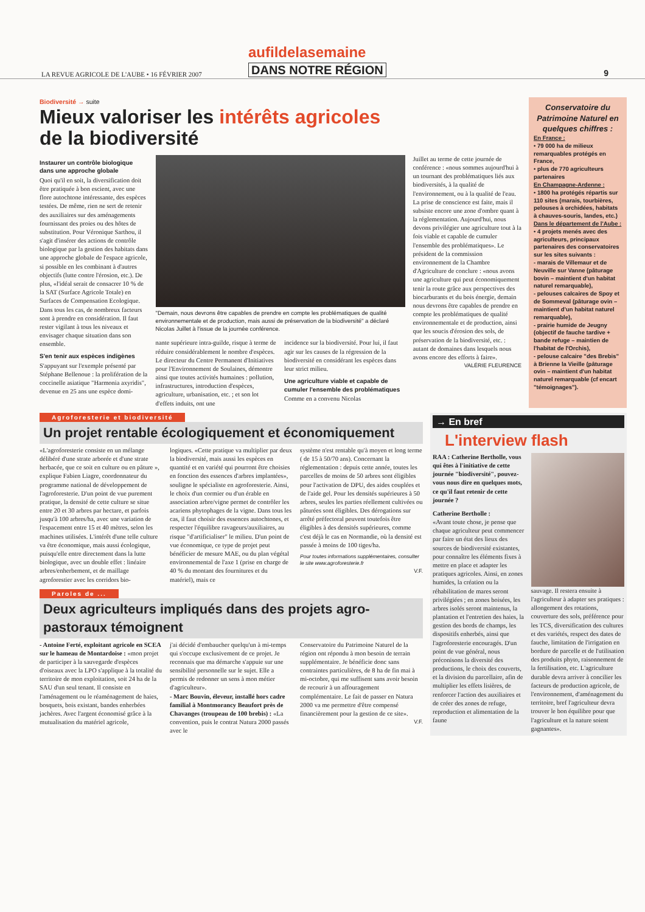LA REVUE AGRICOLE DE L'AUBE • 16 FÉVRIER 2007
aufildelasemaine
DANS NOTRE RÉGION
9
Biodiversité → suite
Mieux valoriser les intérêts agricoles
de la biodiversité
Instaurer un contrôle biologique dans une approche globale
Quoi qu'il en soit, la diversification doit être pratiquée à bon escient, avec une flore autochtone intéressante, des espèces testées. De même, rien ne sert de retenir des auxiliaires sur des aménagements fournissant des proies ou des hôtes de substitution. Pour Véronique Sarthou, il s'agit d'insérer des actions de contrôle biologique par la gestion des habitats dans une approche globale de l'espace agricole, si possible en les combinant à d'autres objectifs (lutte contre l'érosion, etc.). De plus, «l'idéal serait de consacrer 10 % de la SAT (Surface Agricole Totale) en Surfaces de Compensation Ecologique. Dans tous les cas, de nombreux facteurs sont à prendre en considération. Il faut rester vigilant à tous les niveaux et envisager chaque situation dans son ensemble.
S'en tenir aux espèces indigènes
S'appuyant sur l'exemple présenté par Stéphane Bellenoue : la prolifération de la coccinelle asiatique "Harmonia axyridis", devenue en 25 ans une espèce domi-
"Demain, nous devrons être capables de prendre en compte les problématiques de qualité environnementale et de production, mais aussi de préservation de la biodiversité" a déclaré Nicolas Juillet à l'issue de la journée conférence.
nante supérieure intra-guilde, risque à terme de réduire considérablement le nombre d'espèces. Le directeur du Centre Permanent d'Initiatives pour l'Environnement de Soulaines, démontre ainsi que toutes activités humaines : pollution, infrastructures, introduction d'espèces, agriculture, urbanisation, etc. ; et son lot d'effets induits, ont une
incidence sur la biodiversité. Pour lui, il faut agir sur les causes de la régression de la biodiversité en considérant les espèces dans leur strict milieu.
Une agriculture viable et capable de cumuler l'ensemble des problématiques
Comme en a convenu Nicolas
Juillet au terme de cette journée de conférence : «nous sommes aujourd'hui à un tournant des problématiques liés aux biodiversités, à la qualité de l'environnement, ou à la qualité de l'eau. La prise de conscience est faite, mais il subsiste encore une zone d'ombre quant à la réglementation. Aujourd'hui, nous devons privilégier une agriculture tout à la fois viable et capable de cumuler l'ensemble des problématiques». Le président de la commission environnement de la Chambre d'Agriculture de conclure : «nous avons une agriculture qui peut économiquement tenir la route grâce aux perspectives des biocarburants et du bois énergie, demain nous devrons être capables de prendre en compte les problématiques de qualité environnementale et de production, ainsi que les soucis d'érosion des sols, de préservation de la biodiversité, etc. : autant de domaines dans lesquels nous avons encore des efforts à faire».
VALÉRIE FLEURENCE
Conservatoire du Patrimoine Naturel en quelques chiffres :
En France :
• 79 000 ha de milieux remarquables protégés en France,
• plus de 770 agriculteurs partenaires
En Champagne-Ardenne :
• 1800 ha protégés répartis sur 110 sites (marais, tourbières, pelouses à orchidées, habitats à chauves-souris, landes, etc.)
Dans le département de l'Aube :
• 4 projets menés avec des agriculteurs, principaux partenaires des conservatoires sur les sites suivants :
- marais de Villemaur et de Neuville sur Vanne (pâturage bovin – maintient d'un habitat naturel remarquable),
- pelouses calcaires de Spoy et de Sommeval (pâturage ovin – maintient d'un habitat naturel remarquable),
- prairie humide de Jeugny (objectif de fauche tardive + bande refuge – maintien de l'habitat de l'Orchis),
- pelouse calcaire "des Brebis" à Brienne la Vieille (pâturage ovin – maintient d'un habitat naturel remarquable (cf encart "témoignages").
Agroforesterie et biodiversité
Un projet rentable écologiquement et économiquement
«L'agroforesterie consiste en un mélange délibéré d'une strate arborée et d'une strate herbacée, que ce soit en culture ou en pâture », explique Fabien Liagre, coordonnateur du programme national de développement de l'agroforesterie. D'un point de vue purement pratique, la densité de cette culture se situe entre 20 et 30 arbres par hectare, et parfois jusqu'à 100 arbres/ha, avec une variation de l'espacement entre 15 et 40 mètres, selon les machines utilisées. L'intérêt d'une telle culture va être économique, mais aussi écologique, puisqu'elle entre directement dans la lutte biologique, avec un double effet : linéaire arbres/enherbement, et de maillage agroforestier avec les corridors bio-
logiques. «Cette pratique va multiplier par deux la biodiversité, mais aussi les espèces en quantité et en variété qui pourront être choisies en fonction des essences d'arbres implantées», souligne le spécialiste en agroforesterie. Ainsi, le choix d'un cormier ou d'un érable en association arbre/vigne permet de contrôler les acariens phytophages de la vigne. Dans tous les cas, il faut choisir des essences autochtones, et respecter l'équilibre ravageurs/auxiliaires, au risque "d'artificialiser" le milieu. D'un point de vue économique, ce type de projet peut bénéficier de mesure MAE, ou du plan végétal environnemental de l'axe 1 (prise en charge de 40 % du montant des fournitures et du matériel), mais ce
système n'est rentable qu'à moyen et long terme ( de 15 à 50/70 ans). Concernant la réglementation : depuis cette année, toutes les parcelles de moins de 50 arbres sont éligibles pour l'activation de DPU, des aides couplées et de l'aide gel. Pour les densités supérieures à 50 arbres, seules les parties réellement cultivées ou pâturées sont éligibles. Des dérogations sur arrêté préfectoral peuvent toutefois être éligibles à des densités supérieures, comme c'est déjà le cas en Normandie, où la densité est passée à moins de 100 tiges/ha.
Pour toutes informations supplémentaires, consulter le site www.agroforesterie.fr
V.F.
Paroles de ...
Deux agriculteurs impliqués dans des projets agro-pastoraux témoignent
- Antoine Ferté, exploitant agricole en SCEA sur le hameau de Montardoise : «mon projet de participer à la sauvegarde d'espèces d'oiseaux avec la LPO s'applique à la totalité du territoire de mon exploitation, soit 24 ha de la SAU d'un seul tenant. Il consiste en l'aménagement ou le réaménagement de haies, bosquets, bois existant, bandes enherbées jachères. Avec l'argent économisé grâce à la mutualisation du matériel agricole,
j'ai décidé d'embaucher quelqu'un à mi-temps qui s'occupe exclusivement de ce projet. Je reconnais que ma démarche s'appuie sur une sensibilité personnelle sur le sujet. Elle a permis de redonner un sens à mon métier d'agriculteur».
- Marc Bouvin, éleveur, installé hors cadre familial à Montmorancy Beaufort près de Chavanges (troupeau de 100 brebis) : «La convention, puis le contrat Natura 2000 passés avec le
Conservatoire du Patrimoine Naturel de la région ont répondu à mon besoin de terrain supplémentaire. Je bénéficie donc sans contraintes particulières, de 8 ha de fin mai à mi-octobre, qui me suffisent sans avoir besoin de recourir à un affouragement complémentaire. Le fait de passer en Natura 2000 va me permettre d'être compensé financièrement pour la gestion de ce site».
V.F.
→ En bref
L'interview flash
RAA : Catherine Bertholle, vous qui êtes à l'initiative de cette journée "biodiversité", pouvez-vous nous dire en quelques mots, ce qu'il faut retenir de cette journée ?
Catherine Bertholle :
«Avant toute chose, je pense que chaque agriculteur peut commencer par faire un état des lieux des sources de biodiversité existantes, pour connaître les éléments fixes à mettre en place et adapter les pratiques agricoles. Ainsi, en zones humides, la création ou la réhabilitation de mares seront privilégiées ; en zones boisées, les arbres isolés seront maintenus, la plantation et l'entretien des haies, la gestion des bords de champs, les dispositifs enherbés, ainsi que l'agroforesterie encouragés. D'un point de vue général, nous préconisons la diversité des productions, le choix des couverts, et la division du parcellaire, afin de multiplier les effets lisières, de renforcer l'action des auxiliaires et de créer des zones de refuge, reproduction et alimentation de la faune
sauvage. Il restera ensuite à l'agriculteur à adapter ses pratiques : allongement des rotations, couverture des sols, préférence pour les TCS, diversification des cultures et des variétés, respect des dates de fauche, limitation de l'irrigation en bordure de parcelle et de l'utilisation des produits phyto, raisonnement de la fertilisation, etc. L'agriculture durable devra arriver à concilier les facteurs de production agricole, de l'environnement, d'aménagement du territoire, bref l'agriculteur devra trouver le bon équilibre pour que l'agriculture et la nature soient gagnantes».